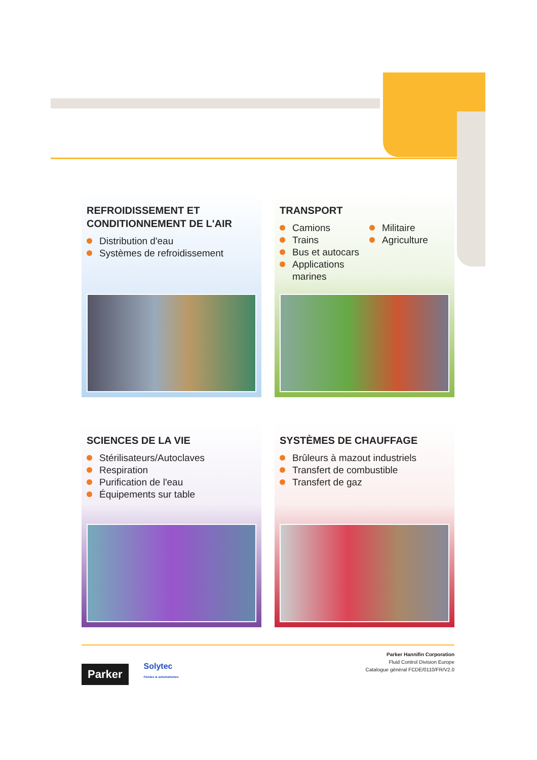REFROIDISSEMENT ET
CONDITIONNEMENT DE L'AIR
Distribution d'eau
Systèmes de refroidissement
TRANSPORT
Camions
Trains
Bus et autocars
Applications
marines
Militaire
Agriculture
SCIENCES DE LA VIE
Stérilisateurs/Autoclaves
Respiration
Purification de l'eau
Équipements sur table
SYSTÈMES DE CHAUFFAGE
Brûleurs à mazout industriels
Transfert de combustible
Transfert de gaz
Parker Solytec
Fluides & automatismes
Parker Hannifin Corporation
Fluid Control Division Europe
Catalogue général FCDE/0110/FR/V2.0